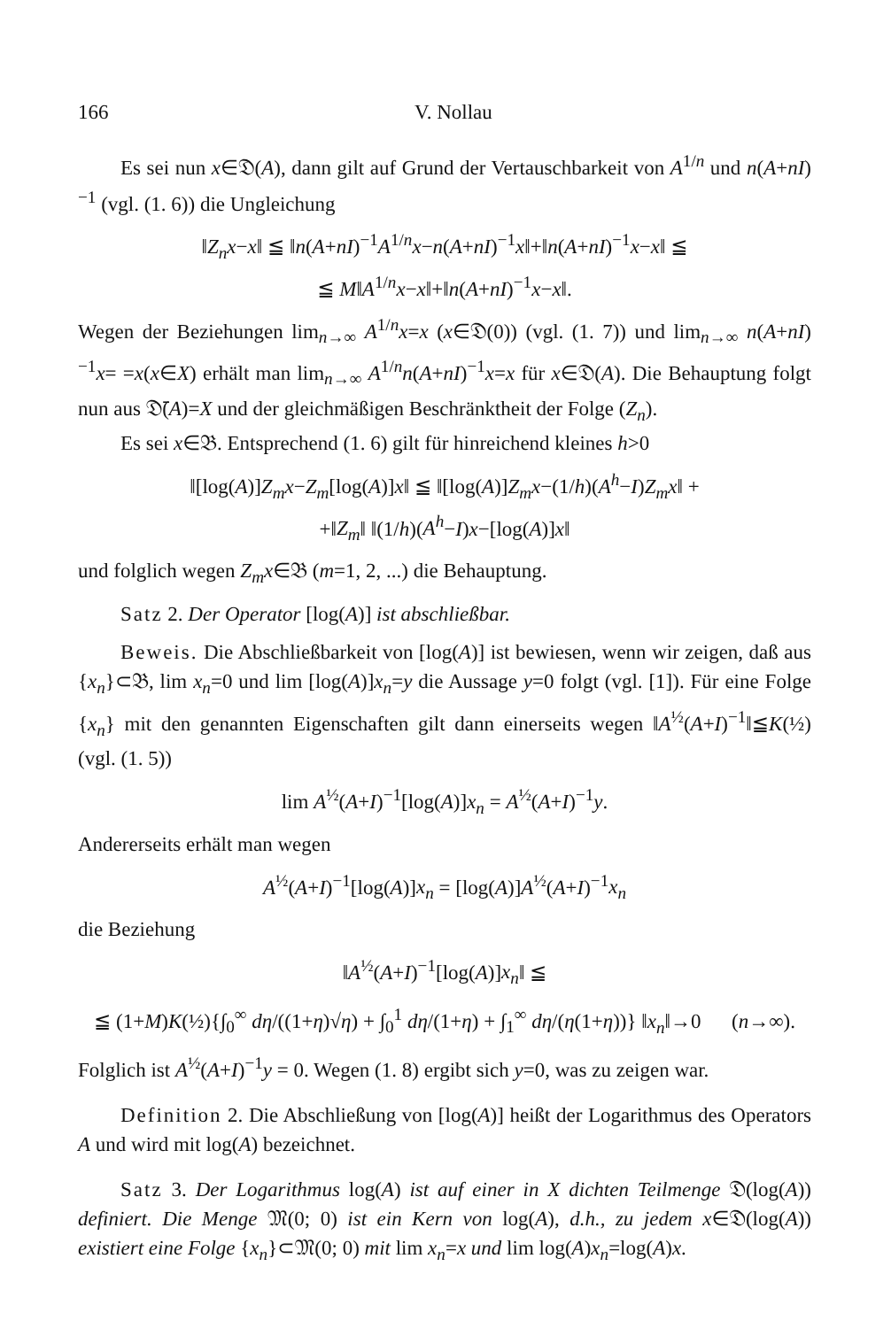166 V. Nollau
Es sei nun x∈𝔇(A), dann gilt auf Grund der Vertauschbarkeit von A<sup>1/n</sup> und n(A+nI)<sup>−1</sup> (vgl. (1. 6)) die Ungleichung
‖Z<sub>n</sub>x−x‖ ≦ ‖n(A+nI)<sup>−1</sup>A<sup>1/n</sup>x−n(A+nI)<sup>−1</sup>x‖+‖n(A+nI)<sup>−1</sup>x−x‖ ≦
≦ M‖A<sup>1/n</sup>x−x‖+‖n(A+nI)<sup>−1</sup>x−x‖.
Wegen der Beziehungen lim<sub>n→∞</sub> A<sup>1/n</sup>x=x (x∈𝔇(0)) (vgl. (1. 7)) und lim<sub>n→∞</sub> n(A+nI)<sup>−1</sup>x= =x(x∈X) erhält man lim<sub>n→∞</sub> A<sup>1/n</sup>n(A+nI)<sup>−1</sup>x=x für x∈𝔇(A). Die Behauptung folgt nun aus 𝔇̄(A)=X und der gleichmäßigen Beschränktheit der Folge (Z<sub>n</sub>).
Es sei x∈𝔅. Entsprechend (1. 6) gilt für hinreichend kleines h>0
‖[log(A)]Z<sub>m</sub>x−Z<sub>m</sub>[log(A)]x‖ ≦ ‖[log(A)]Z<sub>m</sub>x−(1/h)(A<sup>h</sup>−I)Z<sub>m</sub>x‖ +
+‖Z<sub>m</sub>‖ ‖(1/h)(A<sup>h</sup>−I)x−[log(A)]x‖
und folglich wegen Z<sub>m</sub>x∈𝔅 (m=1, 2, ...) die Behauptung.
Satz 2. Der Operator [log(A)] ist abschließbar.
Beweis. Die Abschließbarkeit von [log(A)] ist bewiesen, wenn wir zeigen, daß aus {x<sub>n</sub>}⊂𝔅, lim x<sub>n</sub>=0 und lim [log(A)]x<sub>n</sub>=y die Aussage y=0 folgt (vgl. [1]). Für eine Folge {x<sub>n</sub>} mit den genannten Eigenschaften gilt dann einerseits wegen ‖A<sup>½</sup>(A+I)<sup>−1</sup>‖≦K(½) (vgl. (1. 5))
lim A<sup>½</sup>(A+I)<sup>−1</sup>[log(A)]x<sub>n</sub> = A<sup>½</sup>(A+I)<sup>−1</sup>y.
Andererseits erhält man wegen
A<sup>½</sup>(A+I)<sup>−1</sup>[log(A)]x<sub>n</sub> = [log(A)]A<sup>½</sup>(A+I)<sup>−1</sup>x<sub>n</sub>
die Beziehung
‖A<sup>½</sup>(A+I)<sup>−1</sup>[log(A)]x<sub>n</sub>‖ ≦
≦ (1+M)K(½){∫<sub>0</sub><sup>∞</sup> dη/((1+η)√η) + ∫<sub>0</sub><sup>1</sup> dη/(1+η) + ∫<sub>1</sub><sup>∞</sup> dη/(η(1+η))} ‖x<sub>n</sub>‖→0 (n→∞).
Folglich ist A<sup>½</sup>(A+I)<sup>−1</sup>y = 0. Wegen (1. 8) ergibt sich y=0, was zu zeigen war.
Definition 2. Die Abschließung von [log(A)] heißt der Logarithmus des Operators A und wird mit log(A) bezeichnet.
Satz 3. Der Logarithmus log(A) ist auf einer in X dichten Teilmenge 𝔇(log(A)) definiert. Die Menge 𝔐(0; 0) ist ein Kern von log(A), d.h., zu jedem x∈𝔇(log(A)) existiert eine Folge {x<sub>n</sub>}⊂𝔐(0; 0) mit lim x<sub>n</sub>=x und lim log(A)x<sub>n</sub>=log(A)x.